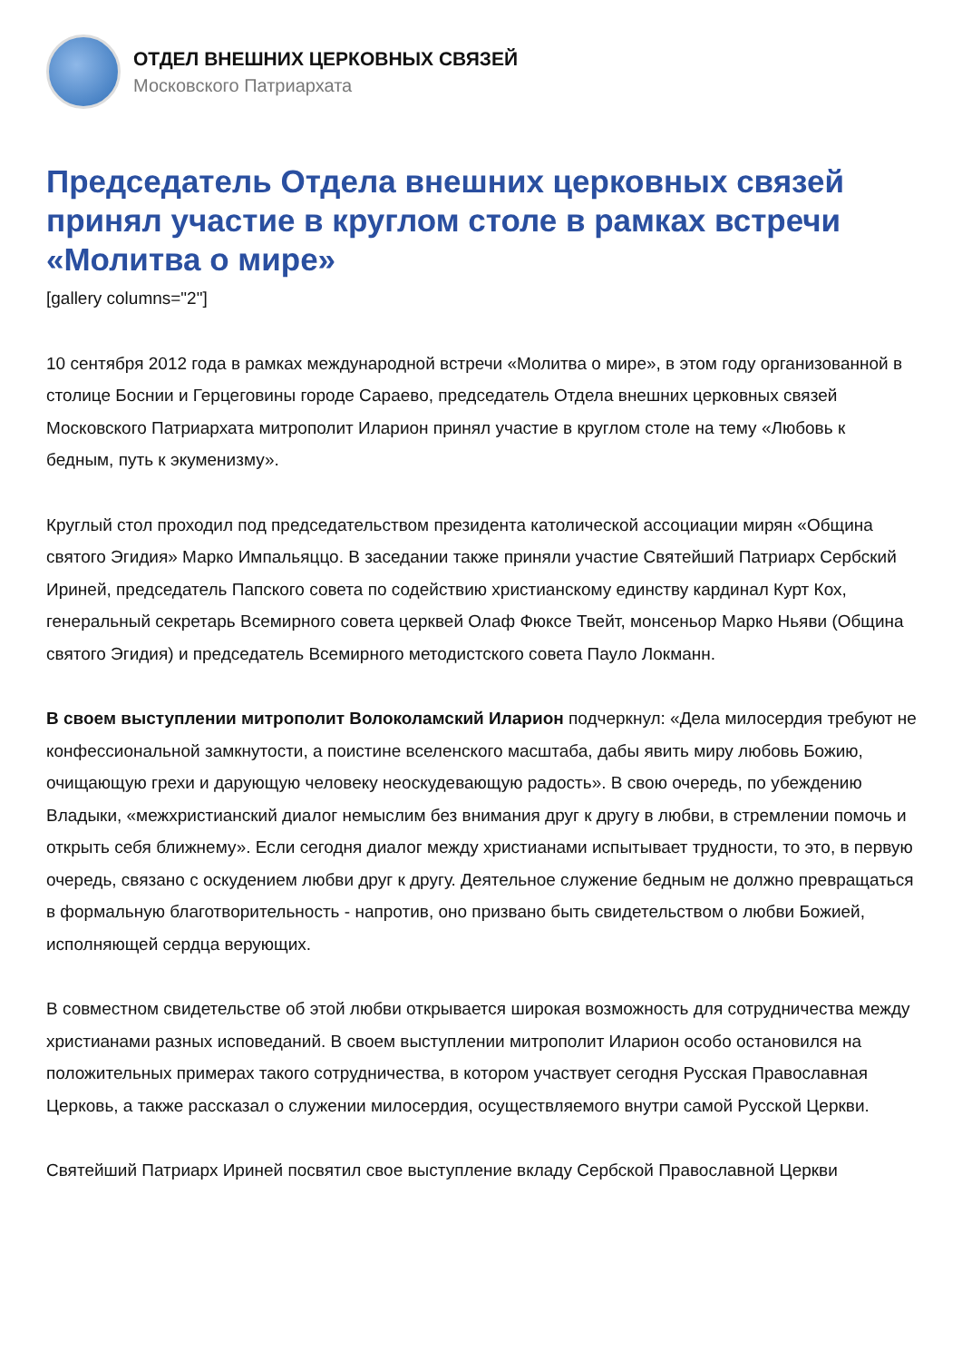ОТДЕЛ ВНЕШНИХ ЦЕРКОВНЫХ СВЯЗЕЙ
Московского Патриархата
Председатель Отдела внешних церковных связей принял участие в круглом столе в рамках встречи «Молитва о мире»
[gallery columns="2"]
10 сентября 2012 года в рамках международной встречи «Молитва о мире», в этом году организованной в столице Боснии и Герцеговины городе Сараево, председатель Отдела внешних церковных связей Московского Патриархата митрополит Иларион принял участие в круглом столе на тему «Любовь к бедным, путь к экуменизму».
Круглый стол проходил под председательством президента католической ассоциации мирян «Община святого Эгидия» Марко Импальяццо. В заседании также приняли участие Святейший Патриарх Сербский Ириней, председатель Папского совета по содействию христианскому единству кардинал Курт Кох, генеральный секретарь Всемирного совета церквей Олаф Фюксе Твейт, монсеньор Марко Ньяви (Община святого Эгидия) и председатель Всемирного методистского совета Пауло Локманн.
В своем выступлении митрополит Волоколамский Иларион подчеркнул: «Дела милосердия требуют не конфессиональной замкнутости, а поистине вселенского масштаба, дабы явить миру любовь Божию, очищающую грехи и дарующую человеку неоскудевающую радость». В свою очередь, по убеждению Владыки, «межхристианский диалог немыслим без внимания друг к другу в любви, в стремлении помочь и открыть себя ближнему». Если сегодня диалог между христианами испытывает трудности, то это, в первую очередь, связано с оскудением любви друг к другу. Деятельное служение бедным не должно превращаться в формальную благотворительность - напротив, оно призвано быть свидетельством о любви Божией, исполняющей сердца верующих.
В совместном свидетельстве об этой любви открывается широкая возможность для сотрудничества между христианами разных исповеданий. В своем выступлении митрополит Иларион особо остановился на положительных примерах такого сотрудничества, в котором участвует сегодня Русская Православная Церковь, а также рассказал о служении милосердия, осуществляемого внутри самой Русской Церкви.
Святейший Патриарх Ириней посвятил свое выступление вкладу Сербской Православной Церкви